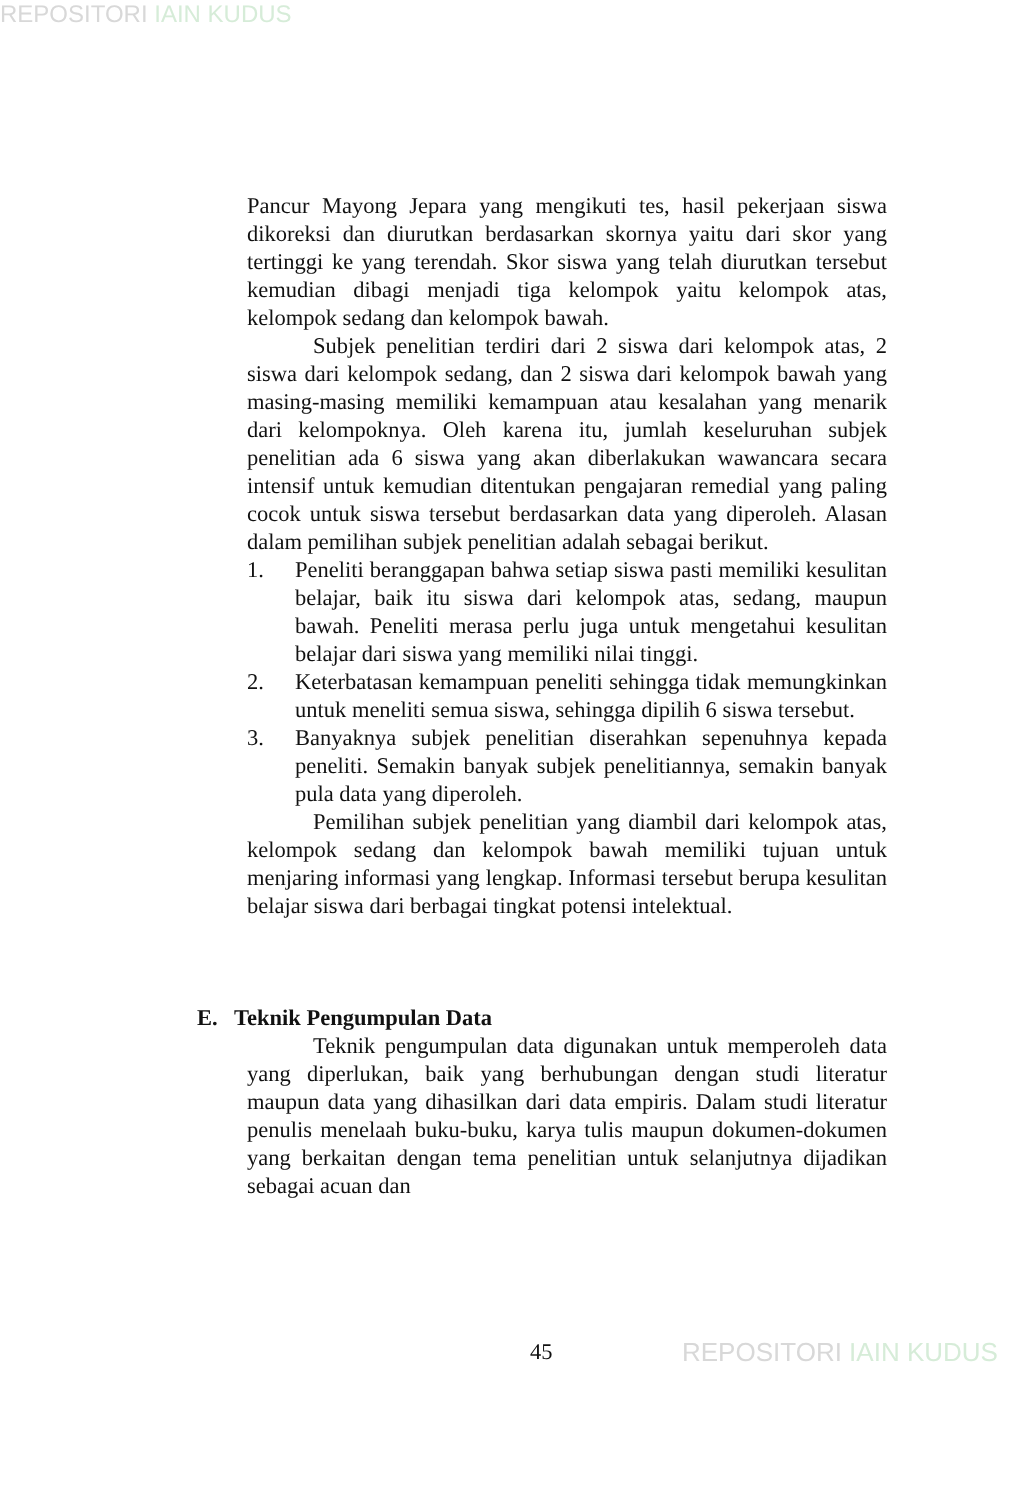REPOSITORI IAIN KUDUS
Pancur Mayong Jepara yang mengikuti tes, hasil pekerjaan siswa dikoreksi dan diurutkan berdasarkan skornya yaitu dari skor yang tertinggi ke yang terendah. Skor siswa yang telah diurutkan tersebut kemudian dibagi menjadi tiga kelompok yaitu kelompok atas, kelompok sedang dan kelompok bawah.
Subjek penelitian terdiri dari 2 siswa dari kelompok atas, 2 siswa dari kelompok sedang, dan 2 siswa dari kelompok bawah yang masing-masing memiliki kemampuan atau kesalahan yang menarik dari kelompoknya. Oleh karena itu, jumlah keseluruhan subjek penelitian ada 6 siswa yang akan diberlakukan wawancara secara intensif untuk kemudian ditentukan pengajaran remedial yang paling cocok untuk siswa tersebut berdasarkan data yang diperoleh. Alasan dalam pemilihan subjek penelitian adalah sebagai berikut.
1. Peneliti beranggapan bahwa setiap siswa pasti memiliki kesulitan belajar, baik itu siswa dari kelompok atas, sedang, maupun bawah. Peneliti merasa perlu juga untuk mengetahui kesulitan belajar dari siswa yang memiliki nilai tinggi.
2. Keterbatasan kemampuan peneliti sehingga tidak memungkinkan untuk meneliti semua siswa, sehingga dipilih 6 siswa tersebut.
3. Banyaknya subjek penelitian diserahkan sepenuhnya kepada peneliti. Semakin banyak subjek penelitiannya, semakin banyak pula data yang diperoleh.
Pemilihan subjek penelitian yang diambil dari kelompok atas, kelompok sedang dan kelompok bawah memiliki tujuan untuk menjaring informasi yang lengkap. Informasi tersebut berupa kesulitan belajar siswa dari berbagai tingkat potensi intelektual.
E. Teknik Pengumpulan Data
Teknik pengumpulan data digunakan untuk memperoleh data yang diperlukan, baik yang berhubungan dengan studi literatur maupun data yang dihasilkan dari data empiris. Dalam studi literatur penulis menelaah buku-buku, karya tulis maupun dokumen-dokumen yang berkaitan dengan tema penelitian untuk selanjutnya dijadikan sebagai acuan dan
45 REPOSITORI IAIN KUDUS